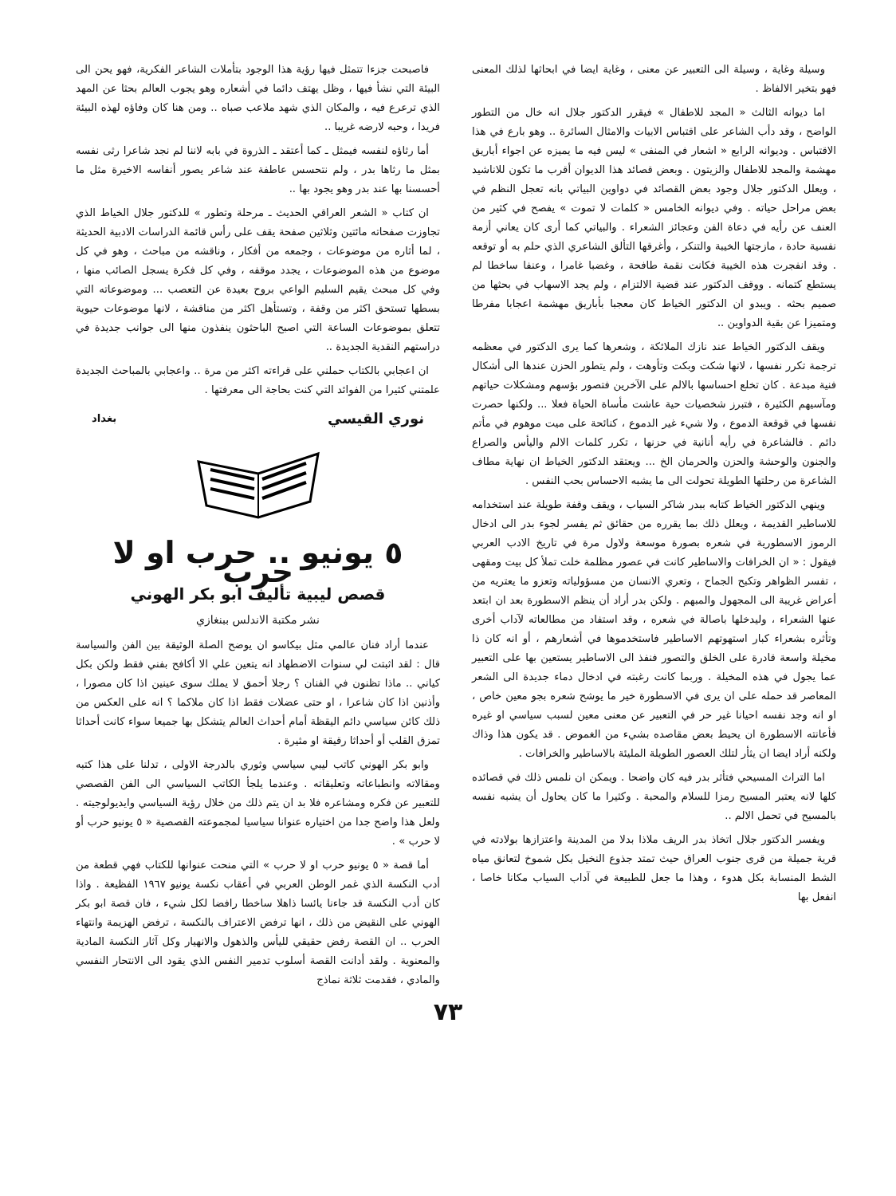وسيلة وغاية ، وسيلة الى التعبير عن معنى ، وغاية ايضا في ابحاثها لذلك المعنى فهو بتخير الالفاظ .
اما ديوانه الثالث « المجد للاطفال » فيقرر الدكتور جلال انه خال من التطور الواضح ، وقد دأب الشاعر على اقتباس الابيات والامثال السائرة .. وهو بارع في هذا الاقتباس . وديوانه الرابع « اشعار في المنفى » ليس فيه ما يميزه عن اجواء أباريق مهشمة والمجد للاطفال والزيتون . وبعض قصائد هذا الديوان أقرب ما تكون للاناشيد ، ويعلل الدكتور جلال وجود بعض القصائد في دواوين البياتي بانه تعجل النظم في بعض مراحل حياته . وفي ديوانه الخامس « كلمات لا تموت » يفصح في كثير من العنف عن رأيه في دعاة الفن وعجائز الشعراء . والبياتي كما أرى كان يعاني أزمة نفسية حادة ، مازجتها الخيبة والتنكر ، وأغرقها التألق الشاعري الذي حلم به أو توقعه . وقد انفجرت هذه الخيبة فكانت نقمة طافحة ، وغضبا غامرا ، وعنفا ساخطا لم يستطع كتمانه . ووقف الدكتور عند قضية الالتزام ، ولم يجد الاسهاب في بحثها من صميم بحثه . ويبدو ان الدكتور الخياط كان معجبا بأباريق مهشمة اعجابا مفرطا ومتميزا عن بقية الدواوين ..
ويقف الدكتور الخياط عند نازك الملائكة ، وشعرها كما يرى الدكتور في معظمه ترجمة تكرر نفسها ، لانها شكت وبكت وتأوهت ، ولم يتطور الحزن عندها الى أشكال فنية مبدعة . كان تخلع احساسها بالالم على الآخرين فتصور بؤسهم ومشكلات حياتهم ومآسيهم الكثيرة ، فتبرز شخصيات حية عاشت مأساة الحياة فعلا ... ولكنها حصرت نفسها في قوقعة الدموع ، ولا شيء غير الدموع ، كنائحة على ميت موهوم في مأتم دائم . فالشاعرة في رأيه أنانية في حزنها ، تكرر كلمات الالم واليأس والصراع والجنون والوحشة والحزن والحرمان الخ ... ويعتقد الدكتور الخياط ان نهاية مطاف الشاعرة من رحلتها الطويلة تحولت الى ما يشبه الاحساس بحب النفس .
وينهي الدكتور الخياط كتابه ببدر شاكر السياب ، ويقف وقفة طويلة عند استخدامه للاساطير القديمة ، ويعلل ذلك بما يقرره من حقائق ثم يفسر لجوء بدر الى ادخال الرموز الاسطورية في شعره بصورة موسعة ولاول مرة في تاريخ الادب العربي فيقول : « ان الخرافات والاساطير كانت في عصور مظلمة خلت تملأ كل بيت ومقهى ، تفسر الظواهر وتكبح الجماح ، وتعري الانسان من مسؤولياته وتعزو ما يعتريه من أعراض غريبة الى المجهول والمبهم . ولكن بدر أراد أن ينظم الاسطورة بعد ان ابتعد عنها الشعراء ، وليدخلها باصالة في شعره ، وقد استفاد من مطالعاته لآداب أخرى وتأثره بشعراء كبار استهوتهم الاساطير فاستخدموها في أشعارهم ، أو انه كان ذا مخيلة واسعة قادرة على الخلق والتصور فنفذ الى الاساطير يستعين بها على التعبير عما يجول في هذه المخيلة . وربما كانت رغبته في ادخال دماء جديدة الى الشعر المعاصر قد حمله على ان يرى في الاسطورة خير ما يوشح شعره بجو معين خاص ، او انه وجد نفسه احيانا غير حر في التعبير عن معنى معين لسبب سياسي او غيره فأعانته الاسطورة ان يحيط بعض مقاصده بشيء من الغموض . قد يكون هذا وذاك ولكنه أراد ايضا ان يثأر لتلك العصور الطويلة المليئة بالاساطير والخرافات .
اما التراث المسيحي فتأثر بدر فيه كان واضحا . ويمكن ان نلمس ذلك في قصائده كلها لانه يعتبر المسيح رمزا للسلام والمحبة . وكثيرا ما كان يحاول أن يشبه نفسه بالمسيح في تحمل الالم ..
ويفسر الدكتور جلال اتخاذ بدر الريف ملاذا بدلا من المدينة واعتزازها بولادته في قرية جميلة من قرى جنوب العراق حيث تمتد جذوع النخيل بكل شموخ لتعانق مياه الشط المنسابة بكل هدوء ، وهذا ما جعل للطبيعة في آداب السياب مكانا خاصا ، انفعل بها
فاصبحت جزءا تتمثل فيها رؤية هذا الوجود بتأملات الشاعر الفكرية، فهو يحن الى البيئة التي نشأ فيها ، وظل يهتف دائما في أشعاره وهو يجوب العالم بحثا عن المهد الذي ترعرع فيه ، والمكان الذي شهد ملاعب صباه .. ومن هنا كان وفاؤه لهذه البيئة فريدا ، وحبه لارضه غريبا ..
أما رثاؤه لنفسه فيمثل ـ كما أعتقد ـ الذروة في بابه لاننا لم نجد شاعرا رثى نفسه بمثل ما رثاها بدر ، ولم نتحسس عاطفة عند شاعر يصور أنفاسه الاخيرة مثل ما أحسسنا بها عند بدر وهو يجود بها ..
ان كتاب « الشعر العراقي الحديث ـ مرحلة وتطور » للدكتور جلال الخياط الذي تجاوزت صفحاته مائتين وثلاثين صفحة يقف على رأس قائمة الدراسات الادبية الحديثة ، لما أثاره من موضوعات ، وجمعه من أفكار ، وناقشه من مباحث ، وهو في كل موضوع من هذه الموضوعات ، يجدد موقفه ، وفي كل فكرة يسجل الصائب منها ، وفي كل مبحث يقيم السليم الواعي بروح بعيدة عن التعصب ... وموضوعاته التي بسطها تستحق اكثر من وقفة ، وتستأهل اكثر من مناقشة ، لانها موضوعات حيوية تتعلق بموضوعات الساعة التي اصبح الباحثون ينفذون منها الى جوانب جديدة في دراستهم النقدية الجديدة ..
ان اعجابي بالكتاب حملني على قراءته اكثر من مرة .. واعجابي بالمباحث الجديدة علمتني كثيرا من الفوائد التي كنت بحاجة الى معرفتها .
نوري القيسي بغداد
٥ يونيو .. حرب او لا حرب
قصص ليبية تأليف ابو بكر الهوني
نشر مكتبة الاندلس ببنغازي
عندما أراد فنان عالمي مثل بيكاسو ان يوضح الصلة الوثيقة بين الفن والسياسة قال : لقد اثبتت لي سنوات الاضطهاد انه يتعين علي الا أكافح بفني فقط ولكن بكل كياني .. ماذا تظنون في الفنان ؟ رجلا أحمق لا يملك سوى عينين اذا كان مصورا ، وأذنين اذا كان شاعرا ، او حتى عضلات فقط اذا كان ملاكما ؟ انه على العكس من ذلك كائن سياسي دائم اليقظة أمام أحداث العالم يتشكل بها جميعا سواء كانت أحداثا تمزق القلب أو أحداثا رقيقة او مثيرة .
وابو بكر الهوني كاتب ليبي سياسي وثوري بالدرجة الاولى ، تدلنا على هذا كتبه ومقالاته وانطباعاته وتعليقاته . وعندما يلجأ الكاتب السياسي الى الفن القصصي للتعبير عن فكره ومشاعره فلا بد ان يتم ذلك من خلال رؤية السياسي وايديولوجيته . ولعل هذا واضح جدا من اختياره عنوانا سياسيا لمجموعته القصصية « ٥ يونيو حرب أو لا حرب » .
أما قصة « ٥ يونيو حرب او لا حرب » التي منحت عنوانها للكتاب فهي قطعة من أدب النكسة الذي غمر الوطن العربي في أعقاب نكسة يونيو ١٩٦٧ الفظيعة . واذا كان أدب النكسة قد جاءنا يائسا ذاهلا ساخطا رافضا لكل شيء ، فان قصة ابو بكر الهوني على النقيض من ذلك ، انها ترفض الاعتراف بالنكسة ، ترفض الهزيمة وانتهاء الحرب .. ان القصة رفض حقيقي لليأس والذهول والانهيار وكل آثار النكسة المادية والمعنوية . ولقد أدانت القصة أسلوب تدمير النفس الذي يقود الى الانتحار النفسي والمادي ، فقدمت ثلاثة نماذج
٧٣